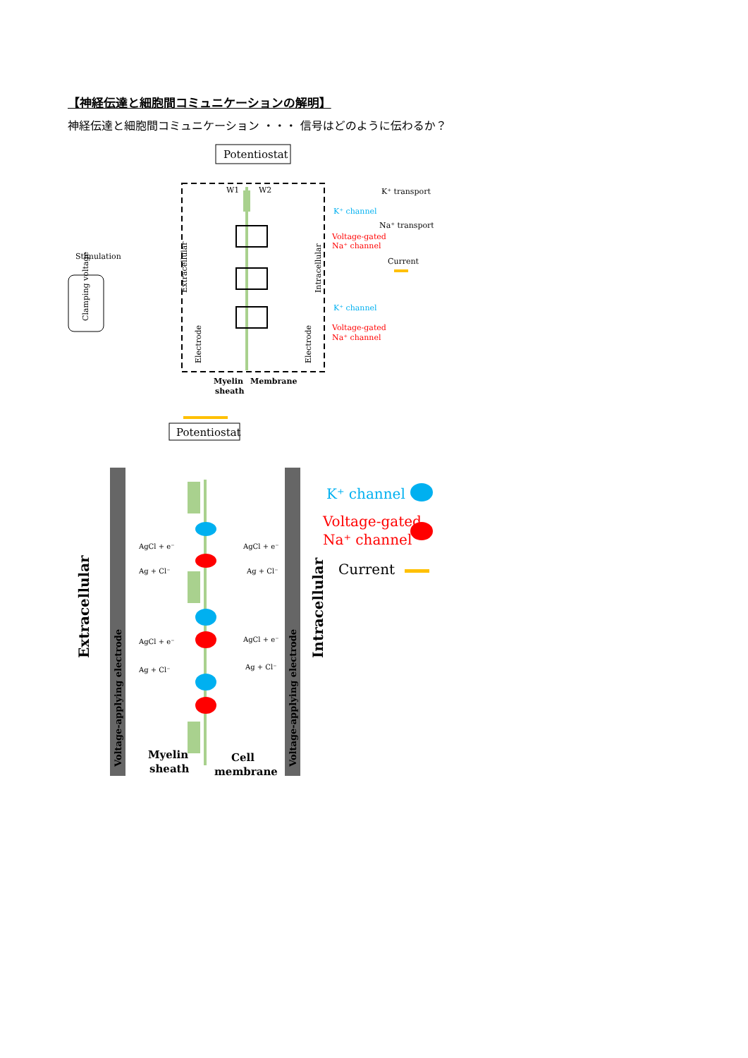【神経伝達と細胞間コミュニケーションの解明】
神経伝達と細胞間コミュニケーション ・・・ 信号はどのように伝わるか？
Potentiostat
Stimulation
W1
W2
K⁺ channel
Voltage-gated
Na⁺ channel
K⁺ channel
Voltage-gated
Na⁺ channel
K⁺ transport
Na⁺ transport
Current
Myelin
sheath
Membrane
Extracellular
Intracellular
Clamping voltage
Electrode
Electrode
Potentiostat
AgCl + e⁻
Ag + Cl⁻
AgCl + e⁻
Ag + Cl⁻
AgCl + e⁻
Ag + Cl⁻
AgCl + e⁻
Ag + Cl⁻
K⁺ channel
Voltage-gated
Na⁺ channel
Current
Myelin
sheath
Cell
membrane
Extracellular
Intracellular
Voltage-applying electrode
Voltage-applying electrode